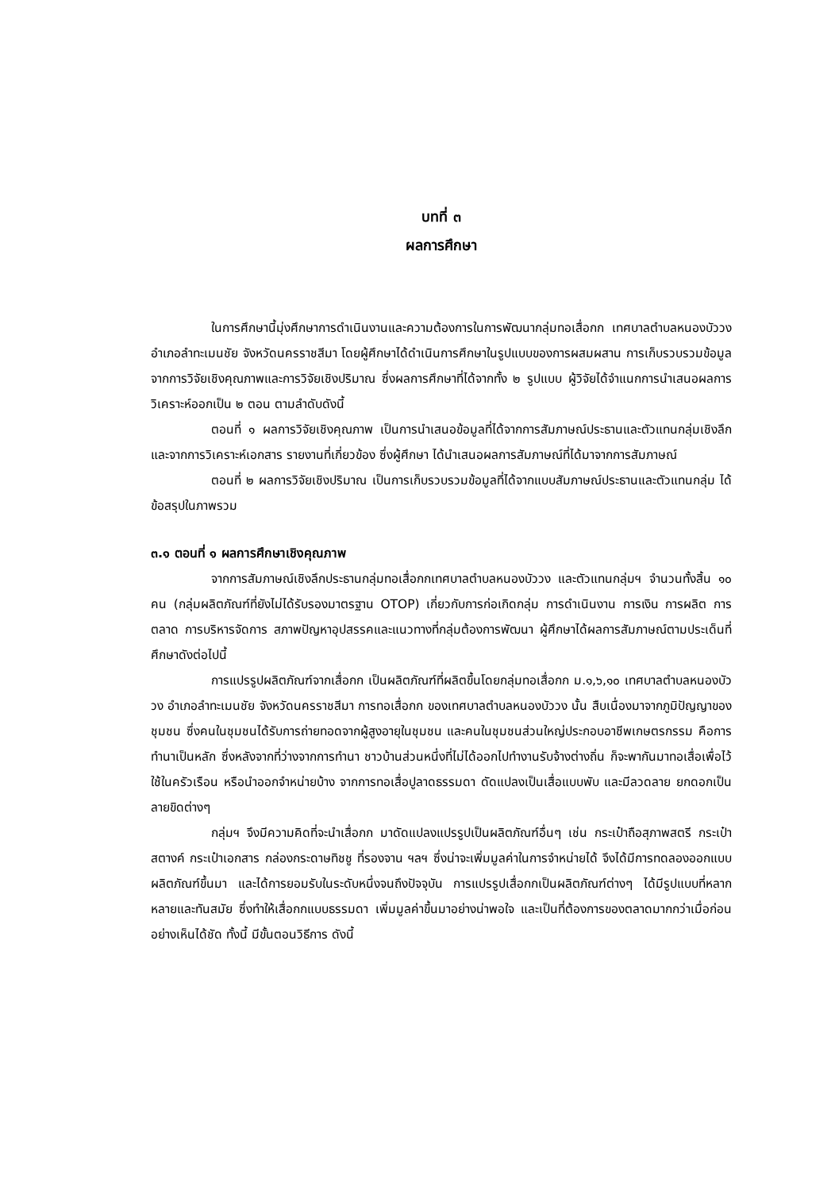บทที่ ๓
ผลการศึกษา
ในการศึกษานี้มุ่งศึกษาการดำเนินงานและความต้องการในการพัฒนากลุ่มทอเสื่อกก เทศบาลตำบลหนองบัววง อำเภอลำทะเมนชัย จังหวัดนครราชสีมา โดยผู้ศึกษาได้ดำเนินการศึกษาในรูปแบบของการผสมผสาน การเก็บรวบรวมข้อมูลจากการวิจัยเชิงคุณภาพและการวิจัยเชิงปริมาณ ซึ่งผลการศึกษาที่ได้จากทั้ง ๒ รูปแบบ ผู้วิจัยได้จำแนกการนำเสนอผลการวิเคราะห์ออกเป็น ๒ ตอน ตามลำดับดังนี้
ตอนที่ ๑ ผลการวิจัยเชิงคุณภาพ เป็นการนำเสนอข้อมูลที่ได้จากการสัมภาษณ์ประธานและตัวแทนกลุ่มเชิงลึกและจากการวิเคราะห์เอกสาร รายงานที่เกี่ยวข้อง ซึ่งผู้ศึกษา ได้นำเสนอผลการสัมภาษณ์ที่ได้มาจากการสัมภาษณ์
ตอนที่ ๒ ผลการวิจัยเชิงปริมาณ เป็นการเก็บรวบรวมข้อมูลที่ได้จากแบบสัมภาษณ์ประธานและตัวแทนกลุ่ม ได้ข้อสรุปในภาพรวม
๓.๑ ตอนที่ ๑ ผลการศึกษาเชิงคุณภาพ
จากการสัมภาษณ์เชิงลึกประธานกลุ่มทอเสื่อกกเทศบาลตำบลหนองบัววง และตัวแทนกลุ่มฯ จำนวนทั้งสิ้น ๑๐ คน (กลุ่มผลิตภัณฑ์ที่ยังไม่ได้รับรองมาตรฐาน OTOP) เกี่ยวกับการก่อเกิดกลุ่ม การดำเนินงาน การเงิน การผลิต การตลาด การบริหารจัดการ สภาพปัญหาอุปสรรคและแนวทางที่กลุ่มต้องการพัฒนา ผู้ศึกษาได้ผลการสัมภาษณ์ตามประเด็นที่ศึกษาดังต่อไปนี้
การแปรรูปผลิตภัณฑ์จากเสื่อกก เป็นผลิตภัณฑ์ที่ผลิตขึ้นโดยกลุ่มทอเสื่อกก ม.๑,๖,๑๐ เทศบาลตำบลหนองบัววง อำเภอลำทะเมนชัย จังหวัดนครราชสีมา การทอเสื่อกก ของเทศบาลตำบลหนองบัววง นั้น สืบเนื่องมาจากภูมิปัญญาของชุมชน ซึ่งคนในชุมชนได้รับการถ่ายทอดจากผู้สูงอายุในชุมชน และคนในชุมชนส่วนใหญ่ประกอบอาชีพเกษตรกรรม คือการทำนาเป็นหลัก ซึ่งหลังจากที่ว่างจากการทำนา ชาวบ้านส่วนหนึ่งที่ไม่ได้ออกไปทำงานรับจ้างต่างถิ่น ก็จะพากันมาทอเสื่อเพื่อไว้ใช้ในครัวเรือน หรือนำออกจำหน่ายบ้าง จากการทอเสื่อปูลาดธรรมดา ดัดแปลงเป็นเสื่อแบบพับ และมีลวดลาย ยกดอกเป็นลายขิดต่างๆ
กลุ่มฯ จึงมีความคิดที่จะนำเสื่อกก มาดัดแปลงแปรรูปเป็นผลิตภัณฑ์อื่นๆ เช่น กระเป๋าถือสุภาพสตรี กระเป๋าสตางค์ กระเป๋าเอกสาร กล่องกระดาษทิชชู ที่รองจาน ฯลฯ ซึ่งน่าจะเพิ่มมูลค่าในการจำหน่ายได้ จึงได้มีการทดลองออกแบบผลิตภัณฑ์ขึ้นมา และได้การยอมรับในระดับหนึ่งจนถึงปัจจุบัน การแปรรูปเสื่อกกเป็นผลิตภัณฑ์ต่างๆ ได้มีรูปแบบที่หลากหลายและทันสมัย ซึ่งทำให้เสื่อกกแบบธรรมดา เพิ่มมูลค่าขึ้นมาอย่างน่าพอใจ และเป็นที่ต้องการของตลาดมากกว่าเมื่อก่อนอย่างเห็นได้ชัด ทั้งนี้ มีขั้นตอนวิธีการ ดังนี้